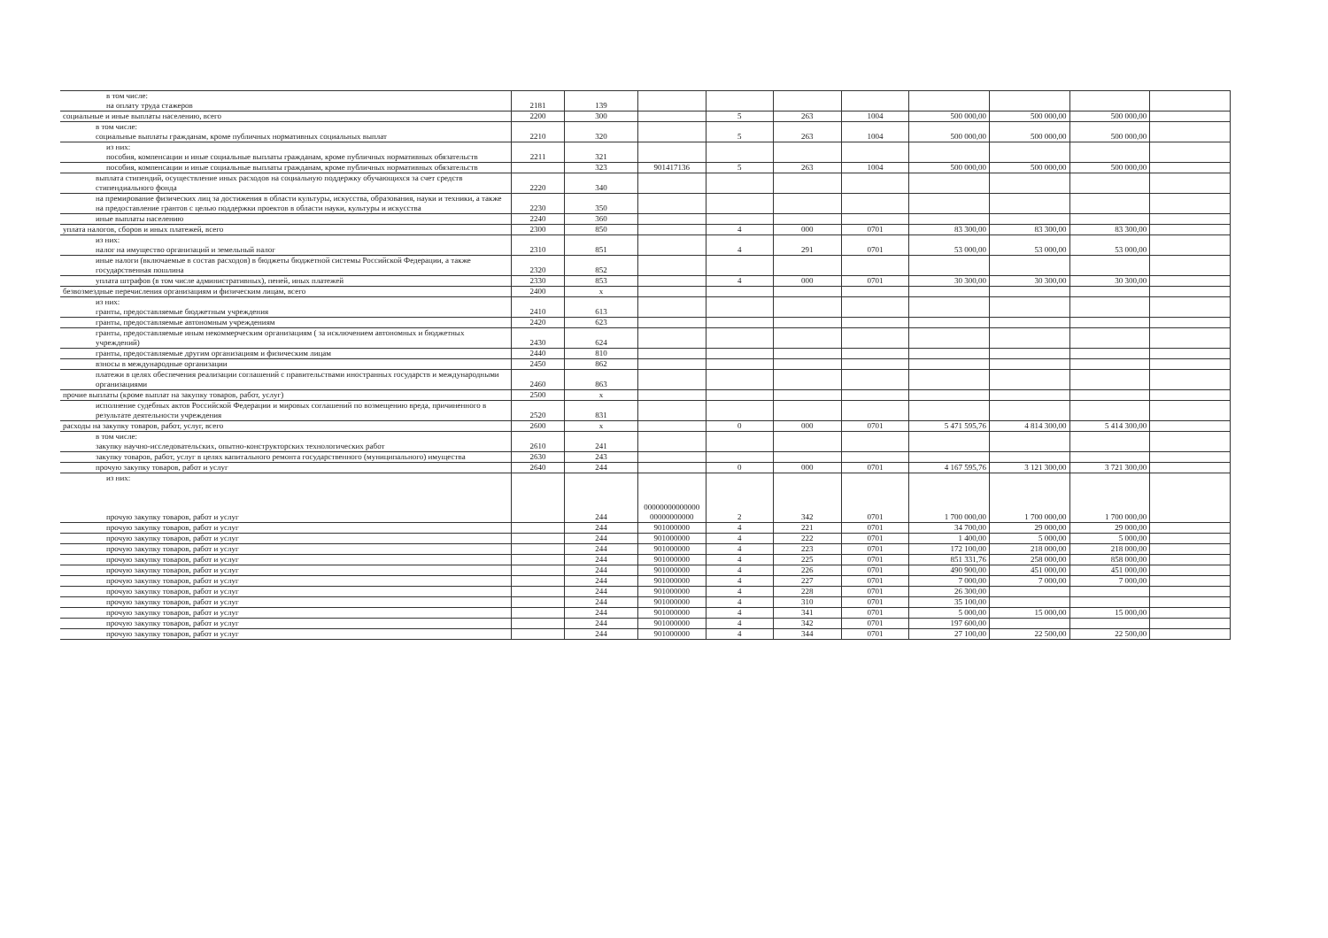| в том числе: на оплату труда стажеров | 2181 | 139 | | | | | | | | |
| социальные и иные выплаты населению, всего | 2200 | 300 | | 5 | 263 | 1004 | 500 000,00 | 500 000,00 | 500 000,00 | |
| в том числе: социальные выплаты гражданам, кроме публичных нормативных социальных выплат | 2210 | 320 | | 5 | 263 | 1004 | 500 000,00 | 500 000,00 | 500 000,00 | |
| из них: пособия, компенсации и иные социальные выплаты гражданам, кроме публичных нормативных обязательств | 2211 | 321 | | | | | | | | |
| пособия, компенсации и иные социальные выплаты гражданам, кроме публичных нормативных обязательств | | 323 | 901417136 | 5 | 263 | 1004 | 500 000,00 | 500 000,00 | 500 000,00 | |
| выплата стипендий, осуществление иных расходов на социальную поддержку обучающихся за счет средств стипендиального фонда | 2220 | 340 | | | | | | | | |
| на премирование физических лиц за достижения в области культуры, искусства, образования, науки и техники, а также на предоставление грантов с целью поддержки проектов в области науки, культуры и искусства | 2230 | 350 | | | | | | | | |
| иные выплаты населению | 2240 | 360 | | | | | | | | |
| уплата налогов, сборов и иных платежей, всего | 2300 | 850 | | 4 | 000 | 0701 | 83 300,00 | 83 300,00 | 83 300,00 | |
| из них: налог на имущество организаций и земельный налог | 2310 | 851 | | 4 | 291 | 0701 | 53 000,00 | 53 000,00 | 53 000,00 | |
| иные налоги (включаемые в состав расходов) в бюджеты бюджетной системы Российской Федерации, а также государственная пошлина | 2320 | 852 | | | | | | | | |
| уплата штрафов (в том числе административных), пеней, иных платежей | 2330 | 853 | | 4 | 000 | 0701 | 30 300,00 | 30 300,00 | 30 300,00 | |
| безвозмездные перечисления организациям и физическим лицам, всего | 2400 | x | | | | | | | | |
| из них: гранты, предоставляемые бюджетным учреждения | 2410 | 613 | | | | | | | | |
| гранты, предоставляемые автономным учреждениям | 2420 | 623 | | | | | | | | |
| гранты, предоставляемые иным некоммерческим организациям ( за исключением автономных и бюджетных учреждений) | 2430 | 624 | | | | | | | | |
| гранты, предоставляемые другим организациям и физическим лицам | 2440 | 810 | | | | | | | | |
| взносы в международные организации | 2450 | 862 | | | | | | | | |
| платежи в целях обеспечения реализации соглашений с правительствами иностранных государств и международными организациями | 2460 | 863 | | | | | | | | |
| прочие выплаты (кроме выплат на закупку товаров, работ, услуг) | 2500 | x | | | | | | | | |
| исполнение судебных актов Российской Федерации и мировых соглашений по возмещению вреда, причиненного в результате деятельности учреждения | 2520 | 831 | | | | | | | | |
| расходы на закупку товаров, работ, услуг, всего | 2600 | x | | 0 | 000 | 0701 | 5 471 595,76 | 4 814 300,00 | 5 414 300,00 | |
| в том числе: закупку научно-исследовательских, опытно-конструкторских технологических работ | 2610 | 241 | | | | | | | | |
| закупку товаров, работ, услуг в целях капитального ремонта государственного (муниципального) имущества | 2630 | 243 | | | | | | | | |
| прочую закупку товаров, работ и услуг | 2640 | 244 | | 0 | 000 | 0701 | 4 167 595,76 | 3 121 300,00 | 3 721 300,00 | |
| из них: прочую закупку товаров, работ и услуг | | 244 | 00000000000000 00000000000 | 2 | 342 | 0701 | 1 700 000,00 | 1 700 000,00 | 1 700 000,00 | |
| прочую закупку товаров, работ и услуг | | 244 | 901000000 | 4 | 221 | 0701 | 34 700,00 | 29 000,00 | 29 000,00 | |
| прочую закупку товаров, работ и услуг | | 244 | 901000000 | 4 | 222 | 0701 | 1 400,00 | 5 000,00 | 5 000,00 | |
| прочую закупку товаров, работ и услуг | | 244 | 901000000 | 4 | 223 | 0701 | 172 100,00 | 218 000,00 | 218 000,00 | |
| прочую закупку товаров, работ и услуг | | 244 | 901000000 | 4 | 225 | 0701 | 851 331,76 | 258 000,00 | 858 000,00 | |
| прочую закупку товаров, работ и услуг | | 244 | 901000000 | 4 | 226 | 0701 | 490 900,00 | 451 000,00 | 451 000,00 | |
| прочую закупку товаров, работ и услуг | | 244 | 901000000 | 4 | 227 | 0701 | 7 000,00 | 7 000,00 | 7 000,00 | |
| прочую закупку товаров, работ и услуг | | 244 | 901000000 | 4 | 228 | 0701 | 26 300,00 | | | |
| прочую закупку товаров, работ и услуг | | 244 | 901000000 | 4 | 310 | 0701 | 35 100,00 | | | |
| прочую закупку товаров, работ и услуг | | 244 | 901000000 | 4 | 341 | 0701 | 5 000,00 | 15 000,00 | 15 000,00 | |
| прочую закупку товаров, работ и услуг | | 244 | 901000000 | 4 | 342 | 0701 | 197 600,00 | | | |
| прочую закупку товаров, работ и услуг | | 244 | 901000000 | 4 | 344 | 0701 | 27 100,00 | 22 500,00 | 22 500,00 | |